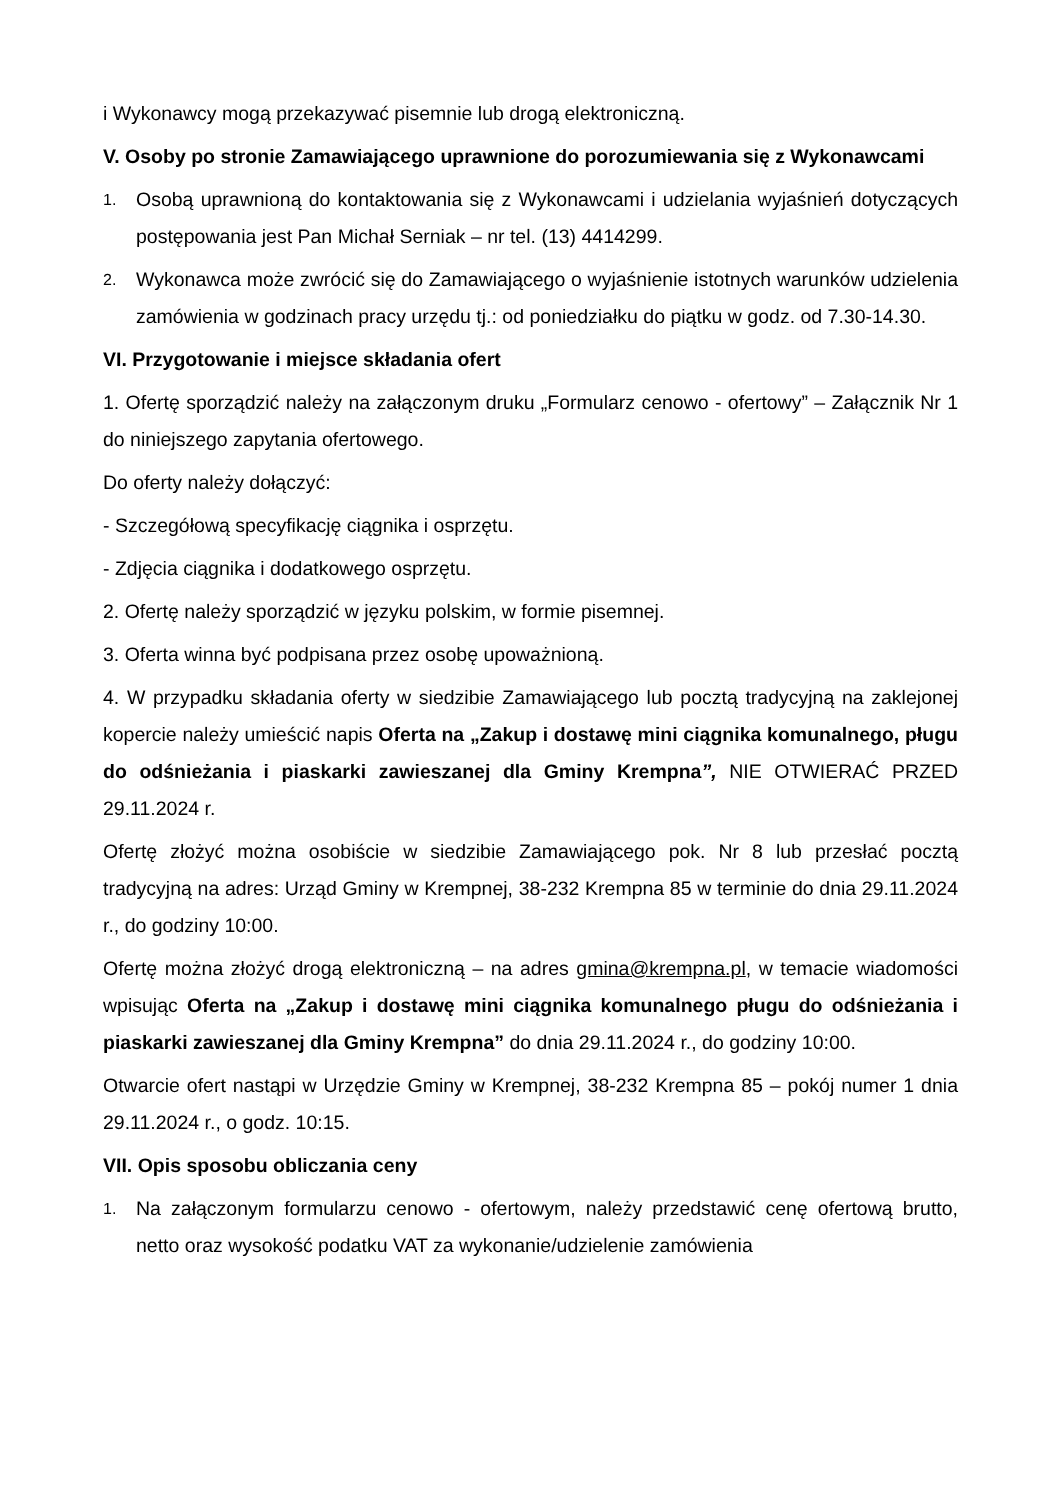i Wykonawcy mogą przekazywać pisemnie lub drogą elektroniczną.
V. Osoby po stronie Zamawiającego uprawnione do porozumiewania się z Wykonawcami
1. Osobą uprawnioną do kontaktowania się z Wykonawcami i udzielania wyjaśnień dotyczących postępowania jest Pan Michał Serniak – nr tel. (13) 4414299.
2. Wykonawca może zwrócić się do Zamawiającego o wyjaśnienie istotnych warunków udzielenia zamówienia w godzinach pracy urzędu tj.: od poniedziałku do piątku w godz. od 7.30-14.30.
VI. Przygotowanie i miejsce składania ofert
1. Ofertę sporządzić należy na załączonym druku „Formularz cenowo - ofertowy” – Załącznik Nr 1 do niniejszego zapytania ofertowego.
Do oferty należy dołączyć:
- Szczegółową specyfikację ciągnika i osprzętu.
- Zdjęcia ciągnika i dodatkowego osprzętu.
2. Ofertę należy sporządzić w języku polskim, w formie pisemnej.
3. Oferta winna być podpisana przez osobę upoważnioną.
4. W przypadku składania oferty w siedzibie Zamawiającego lub pocztą tradycyjną na zaklejonej kopercie należy umieścić napis Oferta na „Zakup i dostawę mini ciągnika komunalnego, pługu do odśnieżania i piaskarki zawieszanej dla Gminy Krempna”, NIE OTWIERAĆ PRZED 29.11.2024 r.
Ofertę złożyć można osobiście w siedzibie Zamawiającego pok. Nr 8 lub przesłać pocztą tradycyjną na adres: Urząd Gminy w Krempnej, 38-232 Krempna 85 w terminie do dnia 29.11.2024 r., do godziny 10:00.
Ofertę można złożyć drogą elektroniczną – na adres gmina@krempna.pl, w temacie wiadomości wpisując Oferta na „Zakup i dostawę mini ciągnika komunalnego pługu do odśnieżania i piaskarki zawieszanej dla Gminy Krempna” do dnia 29.11.2024 r., do godziny 10:00.
Otwarcie ofert nastąpi w Urzędzie Gminy w Krempnej, 38-232 Krempna 85 – pokój numer 1 dnia 29.11.2024 r., o godz. 10:15.
VII. Opis sposobu obliczania ceny
1. Na załączonym formularzu cenowo - ofertowym, należy przedstawić cenę ofertową brutto, netto oraz wysokość podatku VAT za wykonanie/udzielenie zamówienia